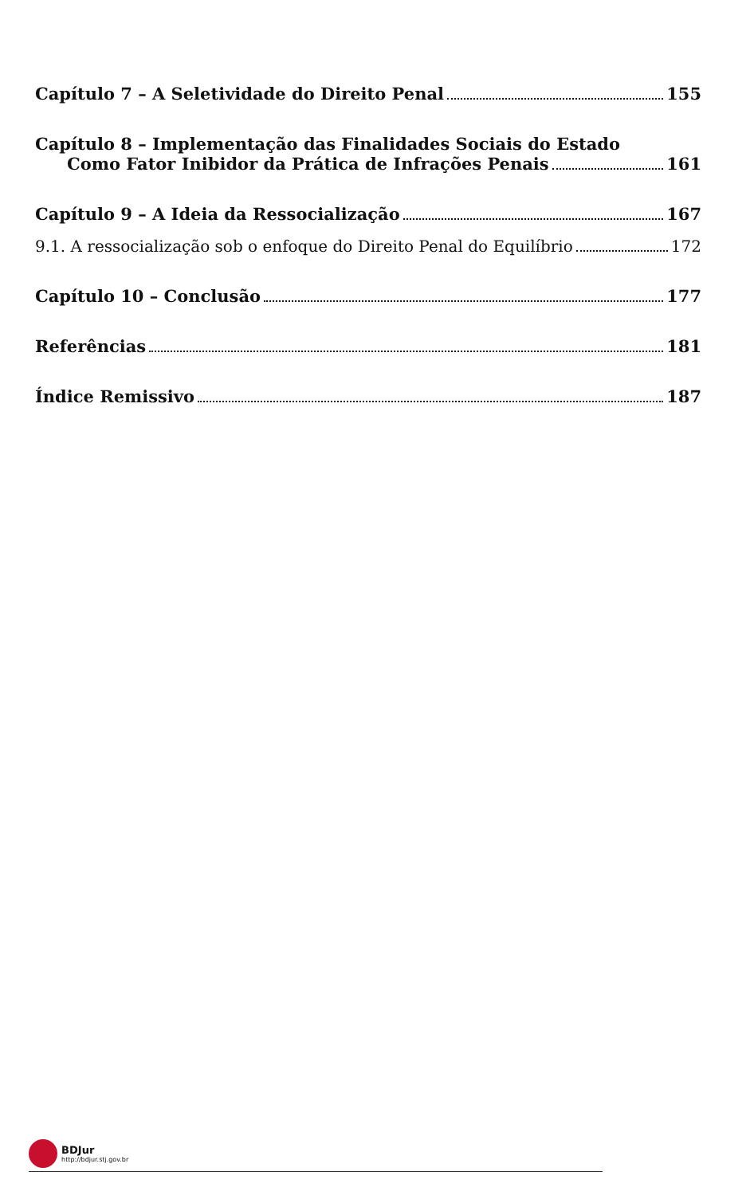Capítulo 7 – A Seletividade do Direito Penal 155
Capítulo 8 – Implementação das Finalidades Sociais do Estado
Como Fator Inibidor da Prática de Infrações Penais 161
Capítulo 9 – A Ideia da Ressocialização 167
9.1. A ressocialização sob o enfoque do Direito Penal do Equilíbrio 172
Capítulo 10 – Conclusão 177
Referências 181
Índice Remissivo 187
BDJur http://bdjur.stj.gov.br